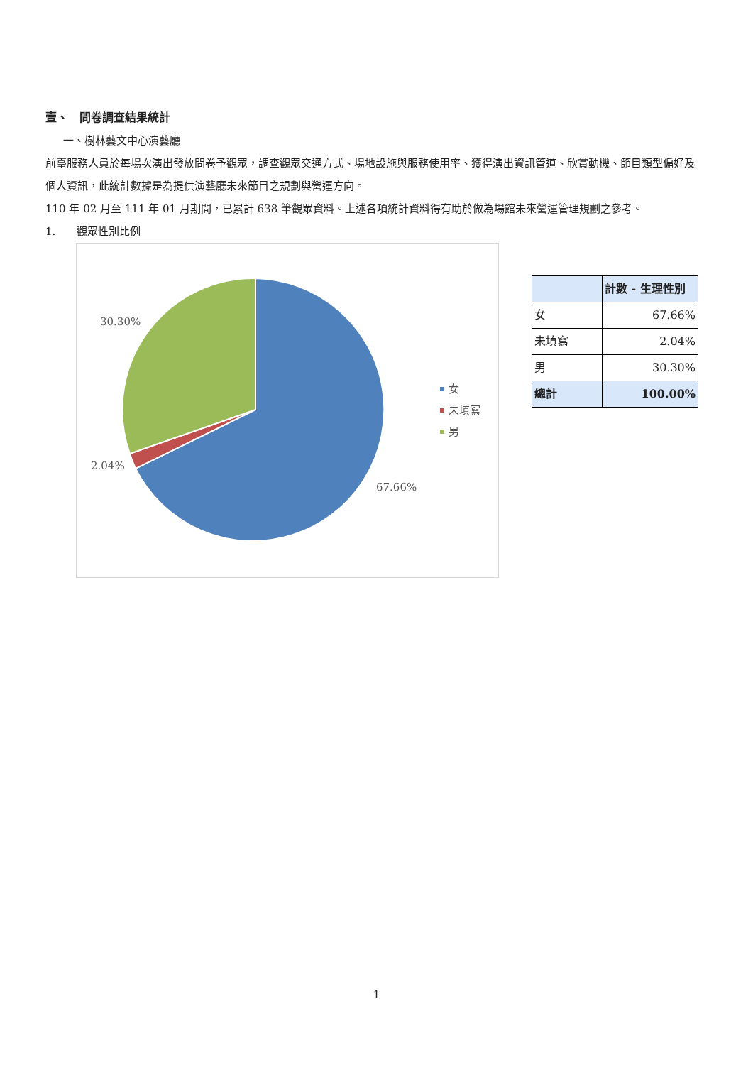壹、　問卷調查結果統計
一、樹林藝文中心演藝廳
前臺服務人員於每場次演出發放問卷予觀眾，調查觀眾交通方式、場地設施與服務使用率、獲得演出資訊管道、欣賞動機、節目類型偏好及個人資訊，此統計數據是為提供演藝廳未來節目之規劃與營運方向。
110 年 02 月至 111 年 01 月期間，已累計 638 筆觀眾資料。上述各項統計資料得有助於做為場館未來營運管理規劃之參考。
1.　　觀眾性別比例
30.30%
2.04%
67.66%
女
未填寫
男
| | 計數 - 生理性別 |
| --- | --- |
| 女 | 67.66% |
| 未填寫 | 2.04% |
| 男 | 30.30% |
| 總計 | 100.00% |
1